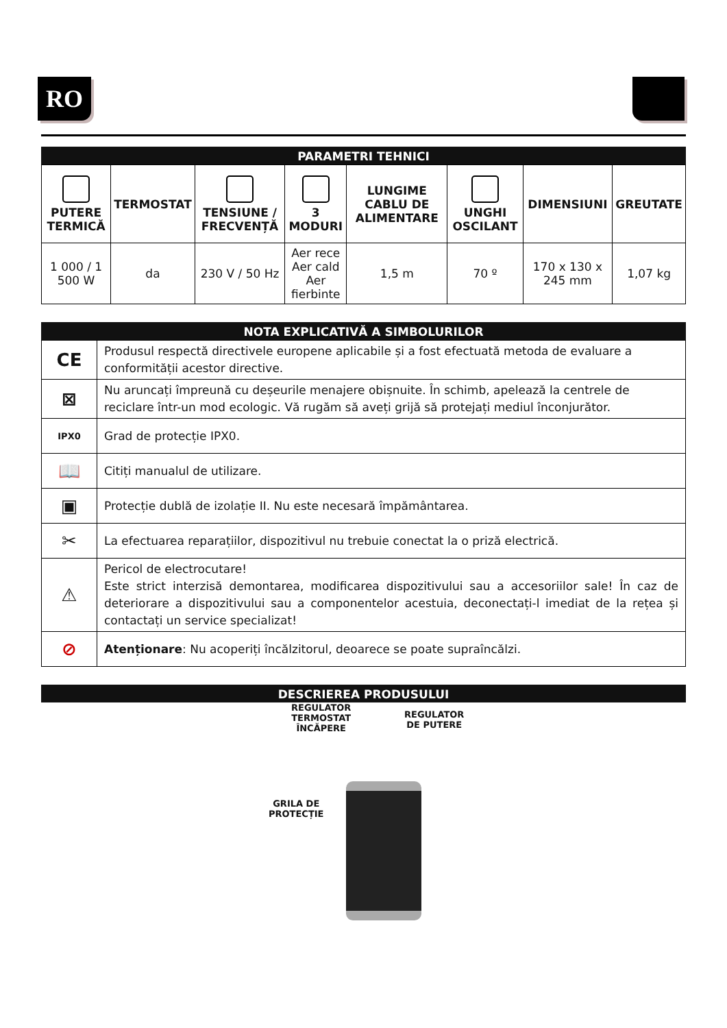RO
PARAMETRI TEHNICI
| PUTERE TERMICĂ | TERMOSTAT | TENSIUNE / FRECVENȚĂ | 3 MODURI | LUNGIME CABLU DE ALIMENTARE | UNGHI OSCILANT | DIMENSIUNI | GREUTATE |
| --- | --- | --- | --- | --- | --- | --- | --- |
| 1 000 / 1 500 W | da | 230 V / 50 Hz | Aer rece Aer cald Aer fierbinte | 1,5 m | 70 º | 170 x 130 x 245 mm | 1,07 kg |
NOTA EXPLICATIVĂ A SIMBOLURILOR
| CE | Produsul respectă directivele europene aplicabile și a fost efectuată metoda de evaluare a conformității acestor directive. |
| ⊠ | Nu aruncați împreună cu deșeurile menajere obișnuite. În schimb, apelează la centrele de reciclare într-un mod ecologic. Vă rugăm să aveți grijă să protejați mediul înconjurător. |
| IPX0 | Grad de protecție IPX0. |
| 📖 | Citiți manualul de utilizare. |
| ▣ | Protecție dublă de izolație II. Nu este necesară împământarea. |
| ✂ | La efectuarea reparațiilor, dispozitivul nu trebuie conectat la o priză electrică. |
| ⚠ | Pericol de electrocutare! Este strict interzisă demontarea, modificarea dispozitivului sau a accesoriilor sale! În caz de deteriorare a dispozitivului sau a componentelor acestuia, deconectați-l imediat de la rețea și contactați un service specializat! |
| ⊘ | Atenționare : Nu acoperiți încălzitorul, deoarece se poate supraîncălzi. |
DESCRIEREA PRODUSULUI
REGULATOR
TERMOSTAT
ÎNCĂPERE
REGULATOR
DE PUTERE
GRILA DE
PROTECȚIE